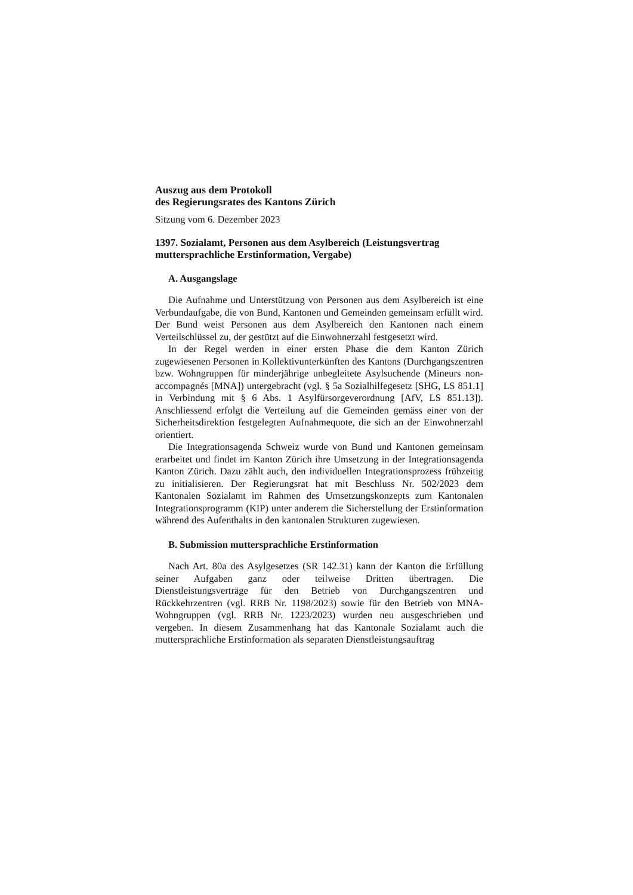Auszug aus dem Protokoll
des Regierungsrates des Kantons Zürich
Sitzung vom 6. Dezember 2023
1397. Sozialamt, Personen aus dem Asylbereich (Leistungsvertrag muttersprachliche Erstinformation, Vergabe)
A. Ausgangslage
Die Aufnahme und Unterstützung von Personen aus dem Asylbereich ist eine Verbundaufgabe, die von Bund, Kantonen und Gemeinden gemeinsam erfüllt wird. Der Bund weist Personen aus dem Asylbereich den Kantonen nach einem Verteilschlüssel zu, der gestützt auf die Einwohnerzahl festgesetzt wird.
In der Regel werden in einer ersten Phase die dem Kanton Zürich zugewiesenen Personen in Kollektivunterkünften des Kantons (Durchgangszentren bzw. Wohngruppen für minderjährige unbegleitete Asylsuchende (Mineurs non-accompagnés [MNA]) untergebracht (vgl. § 5a Sozialhilfegesetz [SHG, LS 851.1] in Verbindung mit § 6 Abs. 1 Asylfürsorgeverordnung [AfV, LS 851.13]). Anschliessend erfolgt die Verteilung auf die Gemeinden gemäss einer von der Sicherheitsdirektion festgelegten Aufnahmequote, die sich an der Einwohnerzahl orientiert.
Die Integrationsagenda Schweiz wurde von Bund und Kantonen gemeinsam erarbeitet und findet im Kanton Zürich ihre Umsetzung in der Integrationsagenda Kanton Zürich. Dazu zählt auch, den individuellen Integrationsprozess frühzeitig zu initialisieren. Der Regierungsrat hat mit Beschluss Nr. 502/2023 dem Kantonalen Sozialamt im Rahmen des Umsetzungskonzepts zum Kantonalen Integrationsprogramm (KIP) unter anderem die Sicherstellung der Erstinformation während des Aufenthalts in den kantonalen Strukturen zugewiesen.
B. Submission muttersprachliche Erstinformation
Nach Art. 80a des Asylgesetzes (SR 142.31) kann der Kanton die Erfüllung seiner Aufgaben ganz oder teilweise Dritten übertragen. Die Dienstleistungsverträge für den Betrieb von Durchgangszentren und Rückkehrzentren (vgl. RRB Nr. 1198/2023) sowie für den Betrieb von MNA-Wohngruppen (vgl. RRB Nr. 1223/2023) wurden neu ausgeschrieben und vergeben. In diesem Zusammenhang hat das Kantonale Sozialamt auch die muttersprachliche Erstinformation als separaten Dienstleistungsauftrag